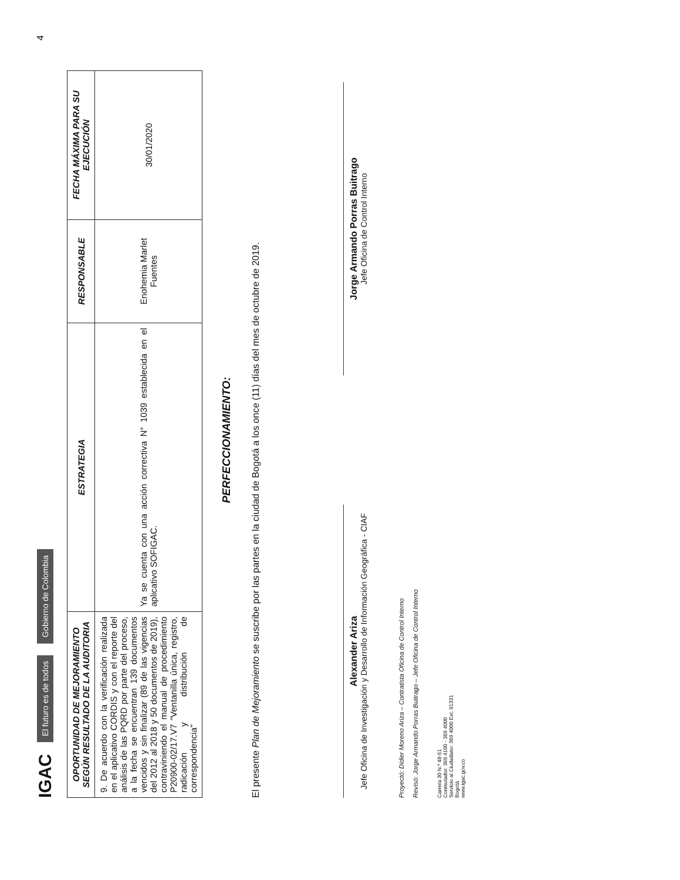IGAC El futuro es de todos Gobierno de Colombia
| OPORTUNIDAD DE MEJORAMIENTO SEGÚN RESULTADO DE LA AUDITORIA | ESTRATEGIA | RESPONSABLE | FECHA MÁXIMA PARA SU EJECUCIÓN |
| --- | --- | --- | --- |
| 9. De acuerdo con la verificación realizada en el aplicativo CORDIS y con el reporte del análisis de las PQRD por parte del proceso, a la fecha se encuentran 139 documentos vencidos y sin finalizar (89 de las vigencias del 2012 al 2018 y 50 documentos de 2019), contraviniendo el manual de procedimiento P20900-02/17.V7 "Ventanilla única, registro, radicación y distribución de correspondencia" | Ya se cuenta con una acción correctiva N° 1039 establecida en el aplicativo SOFIGAC. | Enohemia Marlet Fuentes | 30/01/2020 |
PERFECCIONAMIENTO:
El presente Plan de Mejoramiento se suscribe por las partes en la ciudad de Bogotá a los once (11) días del mes de octubre de 2019.
Alexander Ariza
Jefe Oficina de Investigación y Desarrollo de Información Geográfica - CIAF
Jorge Armando Porras Buitrago
Jefe Oficina de Control Interno
Proyectó: Didier Moreno Ariza – Contratista Oficina de Control Interno
Revisó: Jorge Armando Porras Buitrago – Jefe Oficina de Control Interno
Carrera 30 N.º 48-51
Conmutador: 369 4100 - 369 4000
Servicio al Ciudadano: 369 4000 Ext. 91331
Bogotá
www.igac.gov.co
4